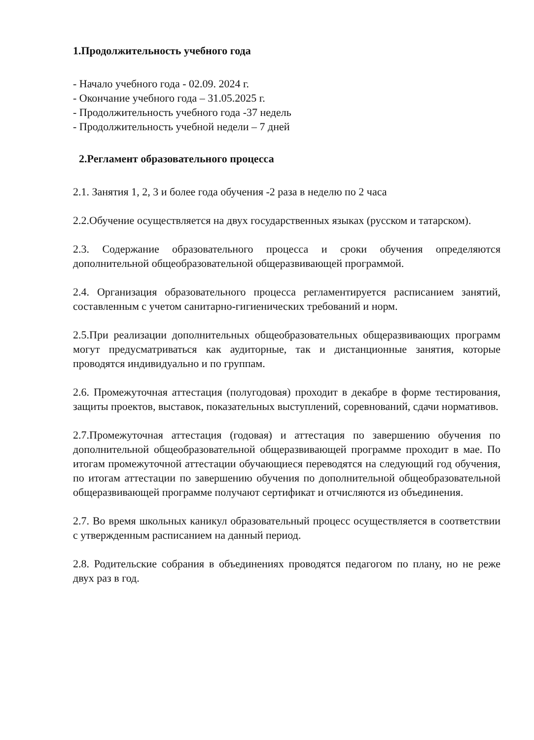1.Продолжительность учебного года
- Начало учебного года - 02.09. 2024 г.
- Окончание учебного года – 31.05.2025 г.
- Продолжительность учебного года -37 недель
- Продолжительность учебной недели – 7 дней
2.Регламент образовательного процесса
2.1. Занятия 1, 2, 3 и более года обучения -2 раза в неделю по 2 часа
2.2.Обучение осуществляется на двух государственных языках (русском и татарском).
2.3. Содержание образовательного процесса и сроки обучения определяются дополнительной общеобразовательной общеразвивающей программой.
2.4. Организация образовательного процесса регламентируется расписанием занятий, составленным с учетом санитарно-гигиенических требований и норм.
2.5.При реализации дополнительных общеобразовательных общеразвивающих программ могут предусматриваться как аудиторные, так и дистанционные занятия, которые проводятся индивидуально и по группам.
2.6. Промежуточная аттестация (полугодовая) проходит в декабре в форме тестирования, защиты проектов, выставок, показательных выступлений, соревнований, сдачи нормативов.
2.7.Промежуточная аттестация (годовая) и аттестация по завершению обучения по дополнительной общеобразовательной общеразвивающей программе проходит в мае. По итогам промежуточной аттестации обучающиеся переводятся на следующий год обучения, по итогам аттестации по завершению обучения по дополнительной общеобразовательной общеразвивающей программе получают сертификат и отчисляются из объединения.
2.7. Во время школьных каникул образовательный процесс осуществляется в соответствии с утвержденным расписанием на данный период.
2.8. Родительские собрания в объединениях проводятся педагогом по плану, но не реже двух раз в год.